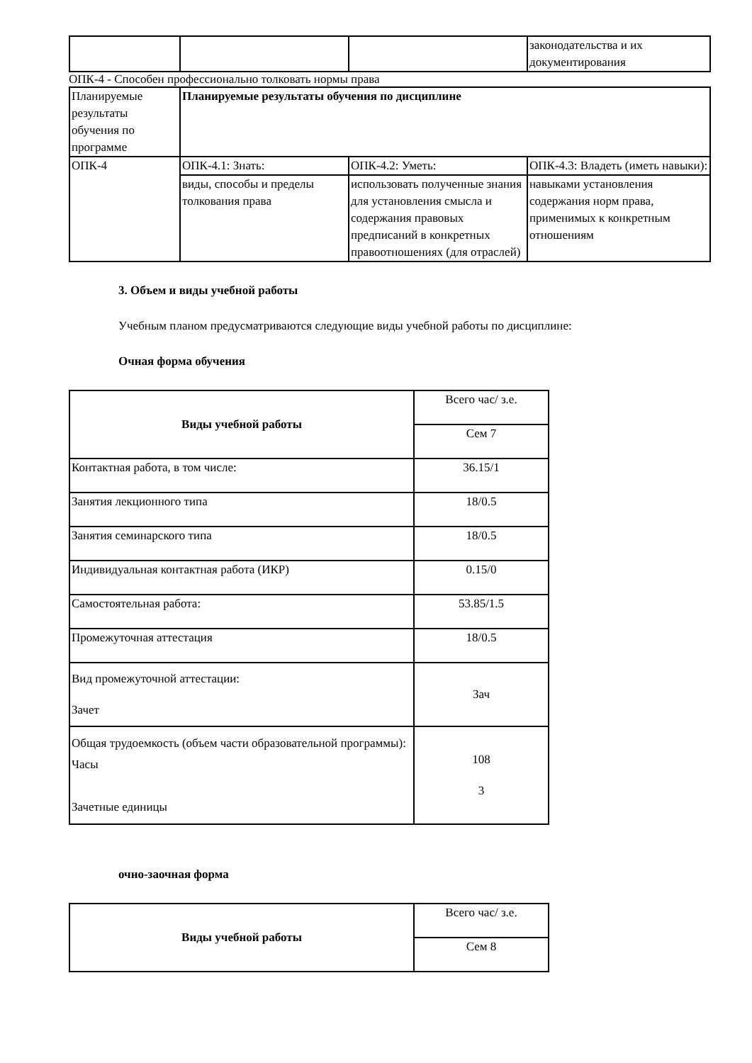| | | | законодательства и их документирования |
ОПК-4 - Способен профессионально толковать нормы права
| Планируемые результаты обучения по программе | Планируемые результаты обучения по дисциплине | | |
| ОПК-4 | ОПК-4.1: Знать: | ОПК-4.2: Уметь: | ОПК-4.3: Владеть (иметь навыки): |
| | виды, способы и пределы толкования права | использовать полученные знания для установления смысла и содержания правовых предписаний в конкретных правоотношениях (для отраслей) | навыками установления содержания норм права, применимых к конкретным отношениям |
3. Объем и виды учебной работы
Учебным планом предусматриваются следующие виды учебной работы по дисциплине:
Очная форма обучения
| Виды учебной работы | Всего час/ з.е. |
| | Сем 7 |
| Контактная работа, в том числе: | 36.15/1 |
| Занятия лекционного типа | 18/0.5 |
| Занятия семинарского типа | 18/0.5 |
| Индивидуальная контактная работа (ИКР) | 0.15/0 |
| Самостоятельная работа: | 53.85/1.5 |
| Промежуточная аттестация | 18/0.5 |
| Вид промежуточной аттестации: Зачет | Зач |
| Общая трудоемкость (объем части образовательной программы): Часы Зачетные единицы | 108 3 |
очно-заочная форма
| Виды учебной работы | Всего час/ з.е. |
| | Сем 8 |